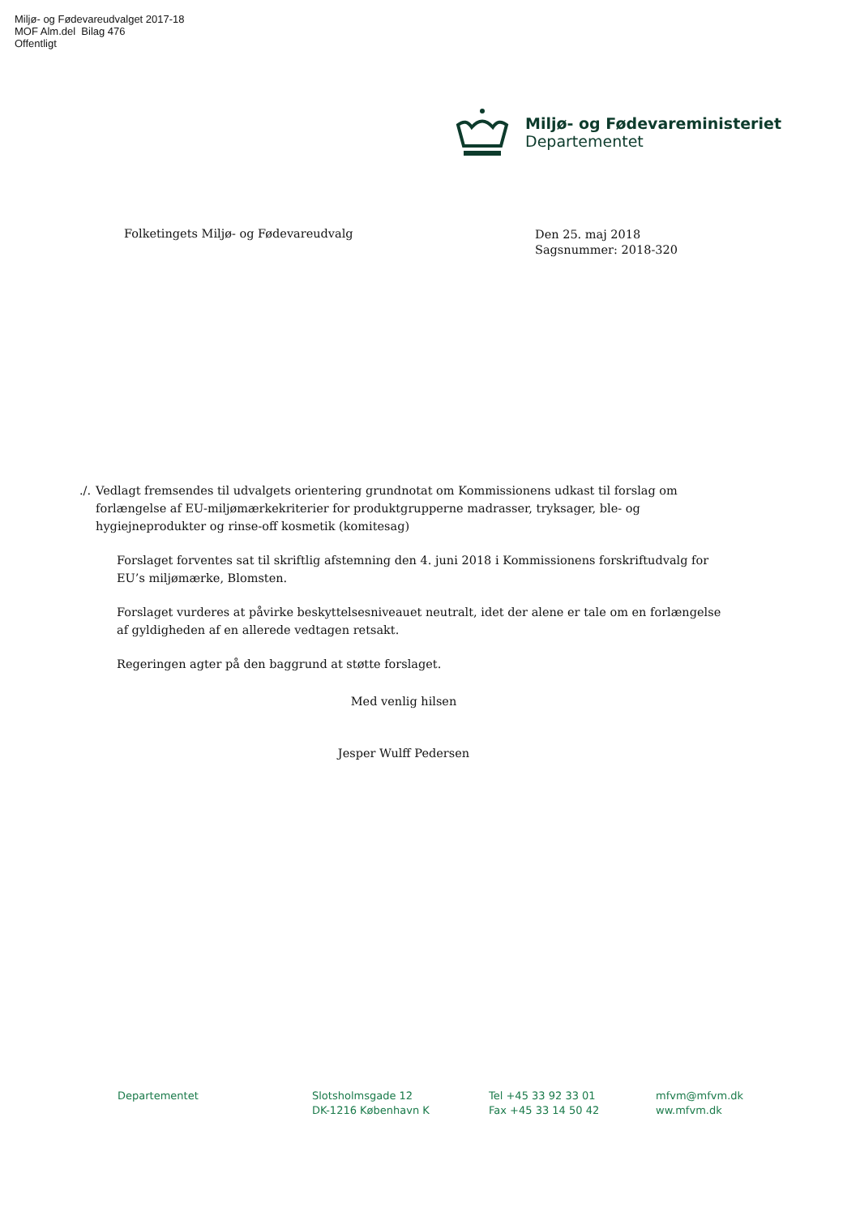Miljø- og Fødevareudvalget 2017-18
MOF Alm.del Bilag 476
Offentligt
Miljø- og Fødevareministeriet
Departementet
Folketingets Miljø- og Fødevareudvalg
Den 25. maj 2018
Sagsnummer: 2018-320
./. Vedlagt fremsendes til udvalgets orientering grundnotat om Kommissionens udkast til forslag om forlængelse af EU-miljømærkekriterier for produktgrupperne madrasser, tryksager, ble- og hygiejneprodukter og rinse-off kosmetik (komitesag)
Forslaget forventes sat til skriftlig afstemning den 4. juni 2018 i Kommissionens forskriftudvalg for EU’s miljømærke, Blomsten.
Forslaget vurderes at påvirke beskyttelsesniveauet neutralt, idet der alene er tale om en forlængelse af gyldigheden af en allerede vedtagen retsakt.
Regeringen agter på den baggrund at støtte forslaget.
Med venlig hilsen
Jesper Wulff Pedersen
Departementet Slotsholmsgade 12
DK-1216 København K
Tel +45 33 92 33 01
Fax +45 33 14 50 42
mfvm@mfvm.dk
ww.mfvm.dk